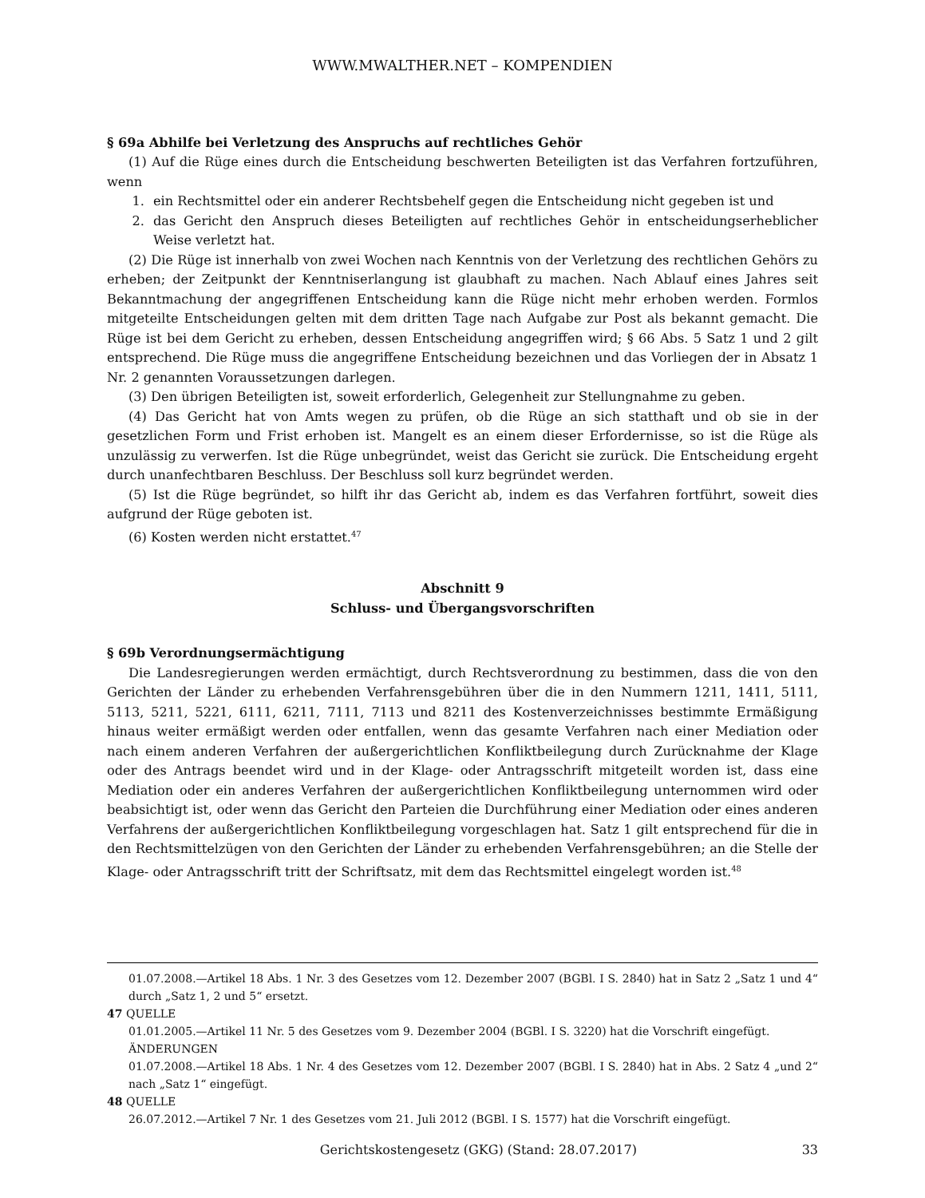WWW.MWALTHER.NET – KOMPENDIEN
§ 69a Abhilfe bei Verletzung des Anspruchs auf rechtliches Gehör
(1) Auf die Rüge eines durch die Entscheidung beschwerten Beteiligten ist das Verfahren fortzuführen, wenn
1. ein Rechtsmittel oder ein anderer Rechtsbehelf gegen die Entscheidung nicht gegeben ist und
2. das Gericht den Anspruch dieses Beteiligten auf rechtliches Gehör in entscheidungserheblicher Weise verletzt hat.
(2) Die Rüge ist innerhalb von zwei Wochen nach Kenntnis von der Verletzung des rechtlichen Gehörs zu erheben; der Zeitpunkt der Kenntniserlangung ist glaubhaft zu machen. Nach Ablauf eines Jahres seit Bekanntmachung der angegriffenen Entscheidung kann die Rüge nicht mehr erhoben werden. Formlos mitgeteilte Entscheidungen gelten mit dem dritten Tage nach Aufgabe zur Post als bekannt gemacht. Die Rüge ist bei dem Gericht zu erheben, dessen Entscheidung angegriffen wird; § 66 Abs. 5 Satz 1 und 2 gilt entsprechend. Die Rüge muss die angegriffene Entscheidung bezeichnen und das Vorliegen der in Absatz 1 Nr. 2 genannten Voraussetzungen darlegen.
(3) Den übrigen Beteiligten ist, soweit erforderlich, Gelegenheit zur Stellungnahme zu geben.
(4) Das Gericht hat von Amts wegen zu prüfen, ob die Rüge an sich statthaft und ob sie in der gesetzlichen Form und Frist erhoben ist. Mangelt es an einem dieser Erfordernisse, so ist die Rüge als unzulässig zu verwerfen. Ist die Rüge unbegründet, weist das Gericht sie zurück. Die Entscheidung ergeht durch unanfechtbaren Beschluss. Der Beschluss soll kurz begründet werden.
(5) Ist die Rüge begründet, so hilft ihr das Gericht ab, indem es das Verfahren fortführt, soweit dies aufgrund der Rüge geboten ist.
(6) Kosten werden nicht erstattet.<sup>47</sup>
Abschnitt 9
Schluss- und Übergangsvorschriften
§ 69b Verordnungsermächtigung
Die Landesregierungen werden ermächtigt, durch Rechtsverordnung zu bestimmen, dass die von den Gerichten der Länder zu erhebenden Verfahrensgebühren über die in den Nummern 1211, 1411, 5111, 5113, 5211, 5221, 6111, 6211, 7111, 7113 und 8211 des Kostenverzeichnisses bestimmte Ermäßigung hinaus weiter ermäßigt werden oder entfallen, wenn das gesamte Verfahren nach einer Mediation oder nach einem anderen Verfahren der außergerichtlichen Konfliktbeilegung durch Zurücknahme der Klage oder des Antrags beendet wird und in der Klage- oder Antragsschrift mitgeteilt worden ist, dass eine Mediation oder ein anderes Verfahren der außergerichtlichen Konfliktbeilegung unternommen wird oder beabsichtigt ist, oder wenn das Gericht den Parteien die Durchführung einer Mediation oder eines anderen Verfahrens der außergerichtlichen Konfliktbeilegung vorgeschlagen hat. Satz 1 gilt entsprechend für die in den Rechtsmittelzügen von den Gerichten der Länder zu erhebenden Verfahrensgebühren; an die Stelle der Klage- oder Antragsschrift tritt der Schriftsatz, mit dem das Rechtsmittel eingelegt worden ist.<sup>48</sup>
01.07.2008.—Artikel 18 Abs. 1 Nr. 3 des Gesetzes vom 12. Dezember 2007 (BGBl. I S. 2840) hat in Satz 2 „Satz 1 und 4“ durch „Satz 1, 2 und 5“ ersetzt.
47 QUELLE
01.01.2005.—Artikel 11 Nr. 5 des Gesetzes vom 9. Dezember 2004 (BGBl. I S. 3220) hat die Vorschrift eingefügt.
ÄNDERUNGEN
01.07.2008.—Artikel 18 Abs. 1 Nr. 4 des Gesetzes vom 12. Dezember 2007 (BGBl. I S. 2840) hat in Abs. 2 Satz 4 „und 2“ nach „Satz 1“ eingefügt.
48 QUELLE
26.07.2012.—Artikel 7 Nr. 1 des Gesetzes vom 21. Juli 2012 (BGBl. I S. 1577) hat die Vorschrift eingefügt.
Gerichtskostengesetz (GKG) (Stand: 28.07.2017) 33